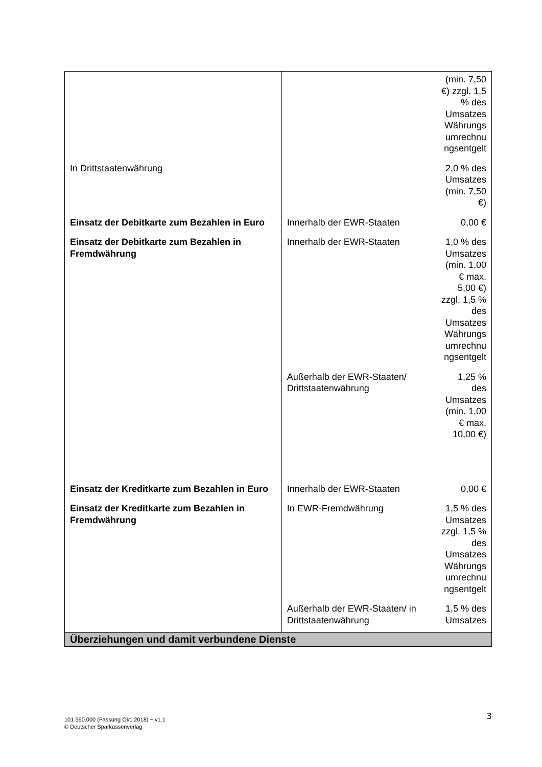| | | (min. 7,50 €) zzgl. 1,5 % des Umsatzes Währungs umrechnu ngsentgelt |
| In Drittstaatenwährung | | 2,0 % des Umsatzes (min. 7,50 €) |
| Einsatz der Debitkarte zum Bezahlen in Euro | Innerhalb der EWR-Staaten | 0,00 € |
| Einsatz der Debitkarte zum Bezahlen in Fremdwährung | Innerhalb der EWR-Staaten | 1,0 % des Umsatzes (min. 1,00 € max. 5,00 €) zzgl. 1,5 % des Umsatzes Währungs umrechnu ngsentgelt |
| | Außerhalb der EWR-Staaten/ Drittstaatenwährung | 1,25 % des Umsatzes (min. 1,00 € max. 10,00 €) |
| Einsatz der Kreditkarte zum Bezahlen in Euro | Innerhalb der EWR-Staaten | 0,00 € |
| Einsatz der Kreditkarte zum Bezahlen in Fremdwährung | In EWR-Fremdwährung | 1,5 % des Umsatzes zzgl. 1,5 % des Umsatzes Währungs umrechnu ngsentgelt |
| | Außerhalb der EWR-Staaten/ in Drittstaatenwährung | 1,5 % des Umsatzes |
| Überziehungen und damit verbundene Dienste | | |
101 560.000 (Fassung Okt. 2018) − v1.1
© Deutscher Sparkassenverlag
3